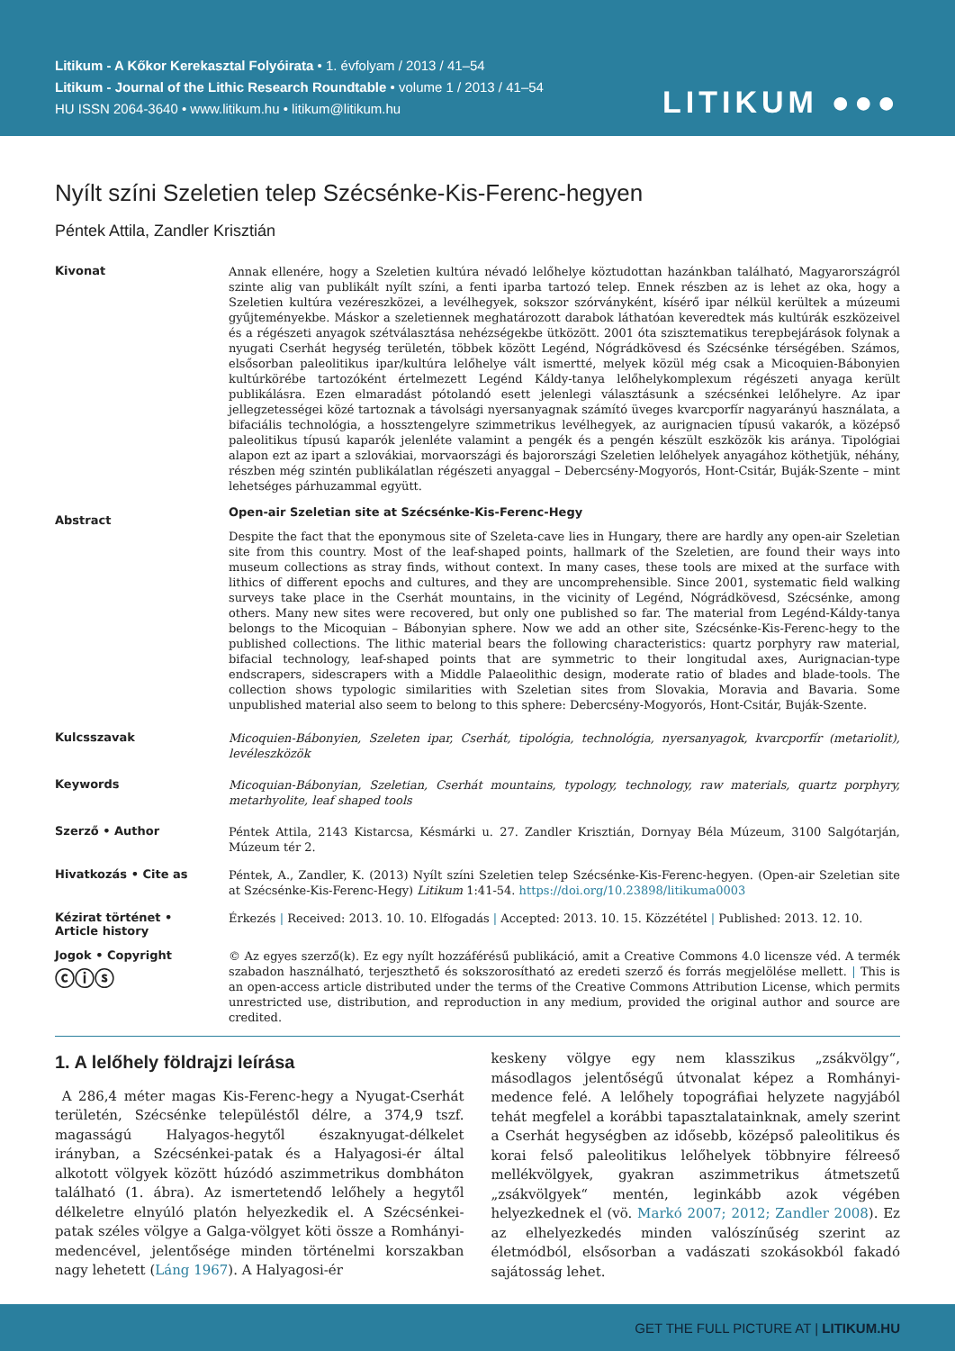Litikum - A Kőkor Kerekasztal Folyóirata • 1. évfolyam / 2013 / 41–54
Litikum - Journal of the Lithic Research Roundtable • volume 1 / 2013 / 41–54
HU ISSN 2064-3640 • www.litikum.hu • litikum@litikum.hu
LITIKUM ●●●
Nyílt színi Szeletien telep Szécsénke-Kis-Ferenc-hegyen
Péntek Attila, Zandler Krisztián
Kivonat
Annak ellenére, hogy a Szeletien kultúra névadó lelőhelye köztudottan hazánkban található, Magyarországról szinte alig van publikált nyílt színi, a fenti iparba tartozó telep. Ennek részben az is lehet az oka, hogy a Szeletien kultúra vezéreszközei, a levélhegyek, sokszor szórványként, kísérő ipar nélkül kerültek a múzeumi gyűjteményekbe. Máskor a szeletiennek meghatározott darabok láthatóan keveredtek más kultúrák eszközeivel és a régészeti anyagok szétválasztása nehézségekbe ütközött. 2001 óta szisztematikus terepbejárások folynak a nyugati Cserhát hegység területén, többek között Legénd, Nógrádkövesd és Szécsénke térségében. Számos, elsősorban paleolitikus ipar/kultúra lelőhelye vált ismertté, melyek közül még csak a Micoquien-Bábonyien kultúrkörébe tartozóként értelmezett Legénd Káldy-tanya lelőhelykomplexum régészeti anyaga került publikálásra. Ezen elmaradást pótolandó esett jelenlegi választásunk a szécsénkei lelőhelyre. Az ipar jellegzetességei közé tartoznak a távolsági nyersanyagnak számító üveges kvarcporfír nagyarányú használata, a bifaciális technológia, a hossztengelyre szimmetrikus levélhegyek, az aurignacien típusú vakarók, a középső paleolitikus típusú kaparók jelenléte valamint a pengék és a pengén készült eszközök kis aránya. Tipológiai alapon ezt az ipart a szlovákiai, morvaországi és bajorországi Szeletien lelőhelyek anyagához köthetjük, néhány, részben még szintén publikálatlan régészeti anyaggal – Debercsény-Mogyorós, Hont-Csitár, Buják-Szente – mint lehetséges párhuzammal együtt.
Abstract
Open-air Szeletian site at Szécsénke-Kis-Ferenc-Hegy
Despite the fact that the eponymous site of Szeleta-cave lies in Hungary, there are hardly any open-air Szeletian site from this country. Most of the leaf-shaped points, hallmark of the Szeletien, are found their ways into museum collections as stray finds, without context. In many cases, these tools are mixed at the surface with lithics of different epochs and cultures, and they are uncomprehensible. Since 2001, systematic field walking surveys take place in the Cserhát mountains, in the vicinity of Legénd, Nógrádkövesd, Szécsénke, among others. Many new sites were recovered, but only one published so far. The material from Legénd-Káldy-tanya belongs to the Micoquian – Bábonyian sphere. Now we add an other site, Szécsénke-Kis-Ferenc-hegy to the published collections. The lithic material bears the following characteristics: quartz porphyry raw material, bifacial technology, leaf-shaped points that are symmetric to their longitudal axes, Aurignacian-type endscrapers, sidescrapers with a Middle Palaeolithic design, moderate ratio of blades and blade-tools. The collection shows typologic similarities with Szeletian sites from Slovakia, Moravia and Bavaria. Some unpublished material also seem to belong to this sphere: Debercsény-Mogyorós, Hont-Csitár, Buják-Szente.
Kulcsszavak
Micoquien-Bábonyien, Szeleten ipar, Cserhát, tipológia, technológia, nyersanyagok, kvarcporfír (metariolit), levéleszközök
Keywords
Micoquian-Bábonyian, Szeletian, Cserhát mountains, typology, technology, raw materials, quartz porphyry, metarhyolite, leaf shaped tools
Szerző • Author
Péntek Attila, 2143 Kistarcsa, Késmárki u. 27. Zandler Krisztián, Dornyay Béla Múzeum, 3100 Salgótarján, Múzeum tér 2.
Hivatkozás • Cite as
Péntek, A., Zandler, K. (2013) Nyílt színi Szeletien telep Szécsénke-Kis-Ferenc-hegyen. (Open-air Szeletian site at Szécsénke-Kis-Ferenc-Hegy) Litikum 1:41-54. https://doi.org/10.23898/litikuma0003
Kézirat történet •
Article history
Érkezés | Received: 2013. 10. 10. Elfogadás | Accepted: 2013. 10. 15. Közzététel | Published: 2013. 12. 10.
Jogok • Copyright
ⓒⓘⓢ
© Az egyes szerző(k). Ez egy nyílt hozzáférésű publikáció, amit a Creative Commons 4.0 licensze véd. A termék szabadon használható, terjeszthető és sokszorosítható az eredeti szerző és forrás megjelölése mellett. | This is an open-access article distributed under the terms of the Creative Commons Attribution License, which permits unrestricted use, distribution, and reproduction in any medium, provided the original author and source are credited.
1. A lelőhely földrajzi leírása
A 286,4 méter magas Kis-Ferenc-hegy a Nyugat-Cserhát területén, Szécsénke településtől délre, a 374,9 tszf. magasságú Halyagos-hegytől északnyugat-délkelet irányban, a Szécsénkei-patak és a Halyagosi-ér által alkotott völgyek között húzódó aszimmetrikus dombháton található (1. ábra). Az ismertetendő lelőhely a hegytől délkeletre elnyúló platón helyezkedik el. A Szécsénkei-patak széles völgye a Galga-völgyet köti össze a Romhányi-medencével, jelentősége minden történelmi korszakban nagy lehetett (Láng 1967). A Halyagosi-ér
keskeny völgye egy nem klasszikus „zsákvölgy“, másodlagos jelentőségű útvonalat képez a Romhányi-medence felé. A lelőhely topográfiai helyzete nagyjából tehát megfelel a korábbi tapasztalatainknak, amely szerint a Cserhát hegységben az idősebb, középső paleolitikus és korai felső paleolitikus lelőhelyek többnyire félreeső mellékvölgyek, gyakran aszimmetrikus átmetszetű „zsákvölgyek“ mentén, leginkább azok végében helyezkednek el (vö. Markó 2007; 2012; Zandler 2008). Ez az elhelyezkedés minden valószínűség szerint az életmódból, elsősorban a vadászati szokásokból fakadó sajátosság lehet.
GET THE FULL PICTURE AT | LITIKUM.HU